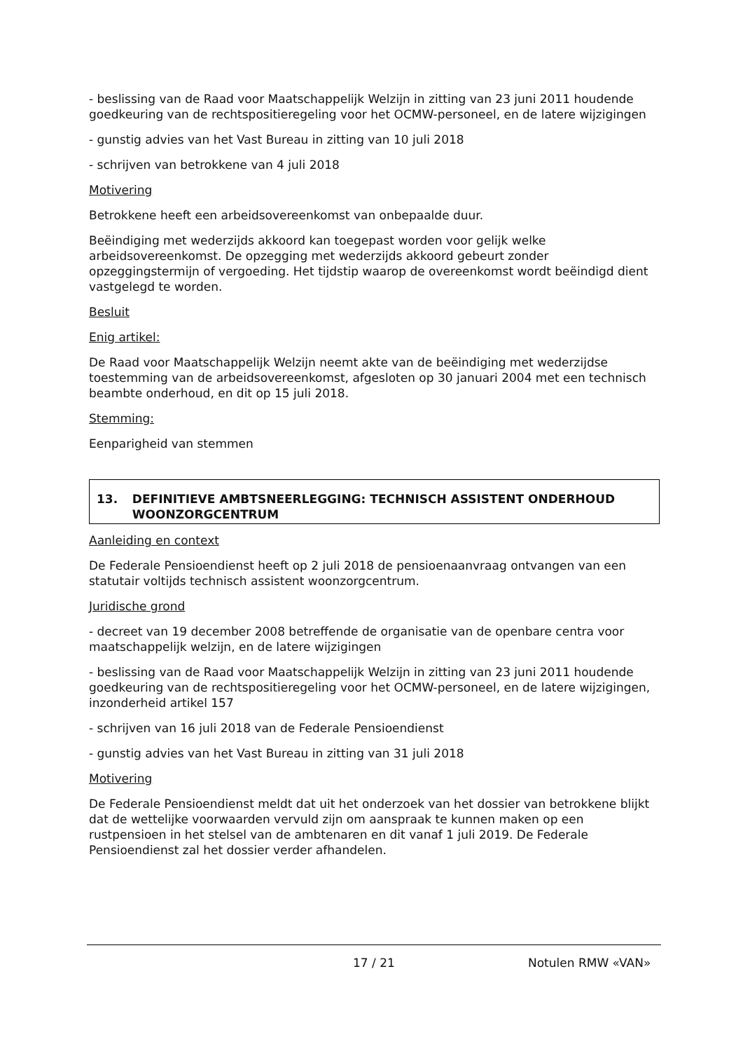- beslissing van de Raad voor Maatschappelijk Welzijn in zitting van 23 juni 2011 houdende goedkeuring van de rechtspositieregeling voor het OCMW-personeel, en de latere wijzigingen
- gunstig advies van het Vast Bureau in zitting van 10 juli 2018
- schrijven van betrokkene van 4 juli 2018
Motivering
Betrokkene heeft een arbeidsovereenkomst van onbepaalde duur.
Beëindiging met wederzijds akkoord kan toegepast worden voor gelijk welke arbeidsovereenkomst. De opzegging met wederzijds akkoord gebeurt zonder opzeggingstermijn of vergoeding. Het tijdstip waarop de overeenkomst wordt beëindigd dient vastgelegd te worden.
Besluit
Enig artikel:
De Raad voor Maatschappelijk Welzijn neemt akte van de beëindiging met wederzijdse toestemming van de arbeidsovereenkomst, afgesloten op 30 januari 2004 met een technisch beambte onderhoud, en dit op 15 juli 2018.
Stemming:
Eenparigheid van stemmen
13. DEFINITIEVE AMBTSNEERLEGGING: TECHNISCH ASSISTENT ONDERHOUD WOONZORGCENTRUM
Aanleiding en context
De Federale Pensioendienst heeft op 2 juli 2018 de pensioenaanvraag ontvangen van een statutair voltijds technisch assistent woonzorgcentrum.
Juridische grond
- decreet van 19 december 2008 betreffende de organisatie van de openbare centra voor maatschappelijk welzijn, en de latere wijzigingen
- beslissing van de Raad voor Maatschappelijk Welzijn in zitting van 23 juni 2011 houdende goedkeuring van de rechtspositieregeling voor het OCMW-personeel, en de latere wijzigingen, inzonderheid artikel 157
- schrijven van 16 juli 2018 van de Federale Pensioendienst
- gunstig advies van het Vast Bureau in zitting van 31 juli 2018
Motivering
De Federale Pensioendienst meldt dat uit het onderzoek van het dossier van betrokkene blijkt dat de wettelijke voorwaarden vervuld zijn om aanspraak te kunnen maken op een rustpensioen in het stelsel van de ambtenaren en dit vanaf 1 juli 2019. De Federale Pensioendienst zal het dossier verder afhandelen.
17 / 21 Notulen RMW «VAN»